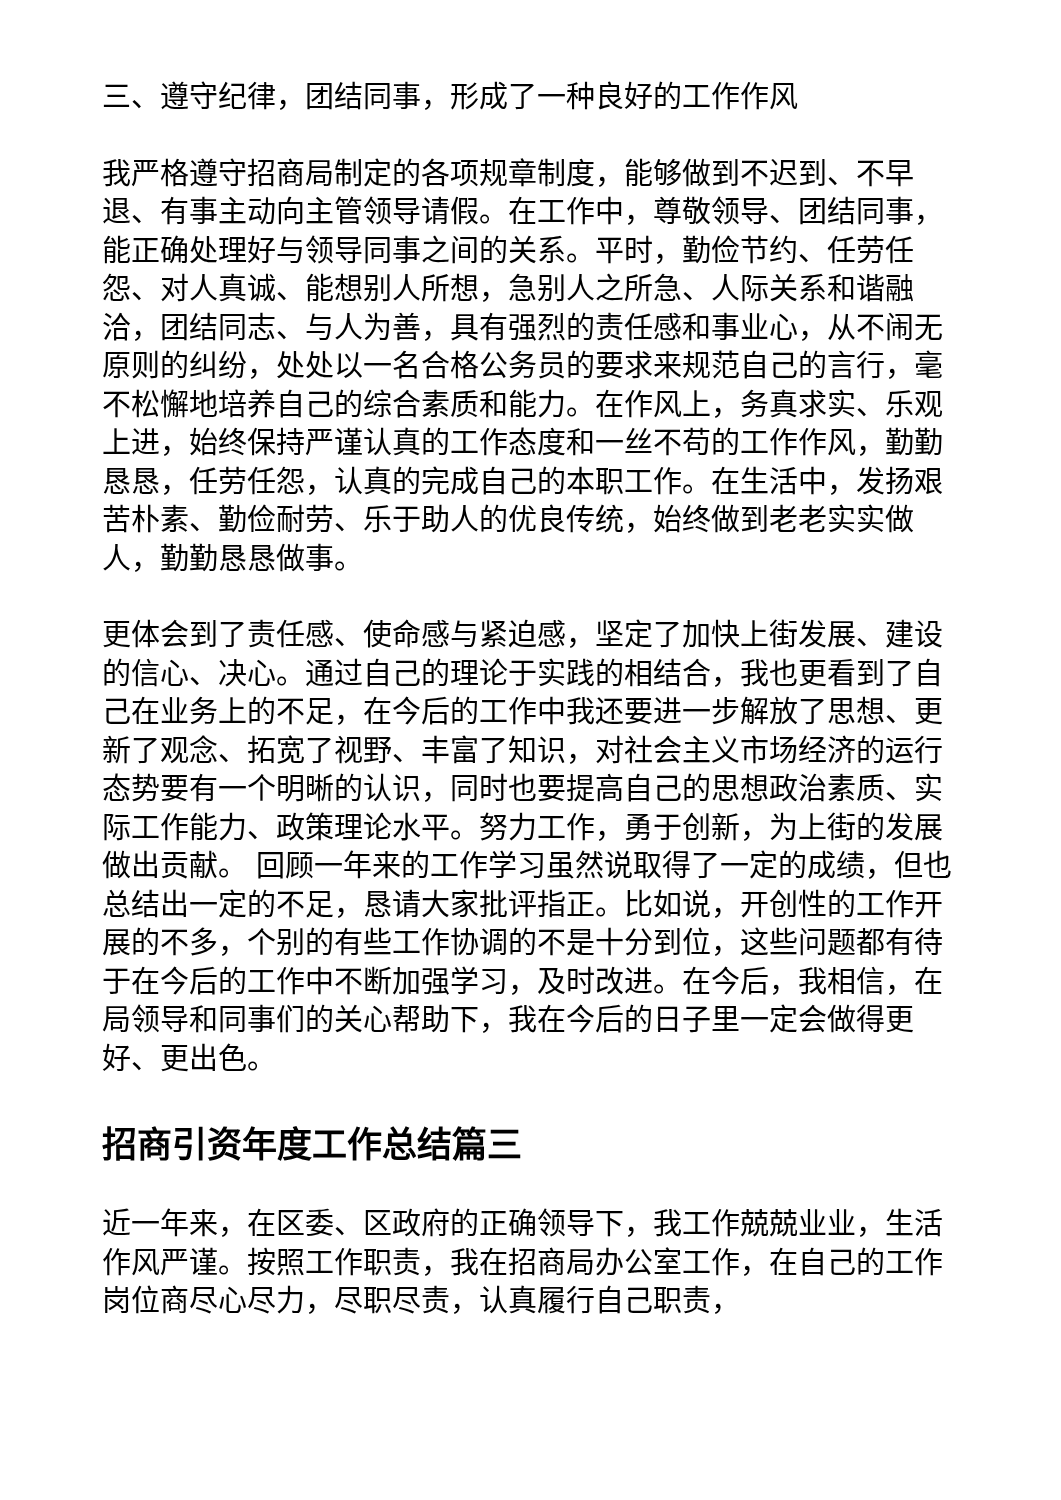三、遵守纪律，团结同事，形成了一种良好的工作作风
我严格遵守招商局制定的各项规章制度，能够做到不迟到、不早退、有事主动向主管领导请假。在工作中，尊敬领导、团结同事，能正确处理好与领导同事之间的关系。平时，勤俭节约、任劳任怨、对人真诚、能想别人所想，急别人之所急、人际关系和谐融洽，团结同志、与人为善，具有强烈的责任感和事业心，从不闹无原则的纠纷，处处以一名合格公务员的要求来规范自己的言行，毫不松懈地培养自己的综合素质和能力。在作风上，务真求实、乐观上进，始终保持严谨认真的工作态度和一丝不苟的工作作风，勤勤恳恳，任劳任怨，认真的完成自己的本职工作。在生活中，发扬艰苦朴素、勤俭耐劳、乐于助人的优良传统，始终做到老老实实做人，勤勤恳恳做事。
更体会到了责任感、使命感与紧迫感，坚定了加快上街发展、建设的信心、决心。通过自己的理论于实践的相结合，我也更看到了自己在业务上的不足，在今后的工作中我还要进一步解放了思想、更新了观念、拓宽了视野、丰富了知识，对社会主义市场经济的运行态势要有一个明晰的认识，同时也要提高自己的思想政治素质、实际工作能力、政策理论水平。努力工作，勇于创新，为上街的发展做出贡献。 回顾一年来的工作学习虽然说取得了一定的成绩，但也总结出一定的不足，恳请大家批评指正。比如说，开创性的工作开展的不多，个别的有些工作协调的不是十分到位，这些问题都有待于在今后的工作中不断加强学习，及时改进。在今后，我相信，在局领导和同事们的关心帮助下，我在今后的日子里一定会做得更好、更出色。
招商引资年度工作总结篇三
近一年来，在区委、区政府的正确领导下，我工作兢兢业业，生活作风严谨。按照工作职责，我在招商局办公室工作，在自己的工作岗位商尽心尽力，尽职尽责，认真履行自己职责，